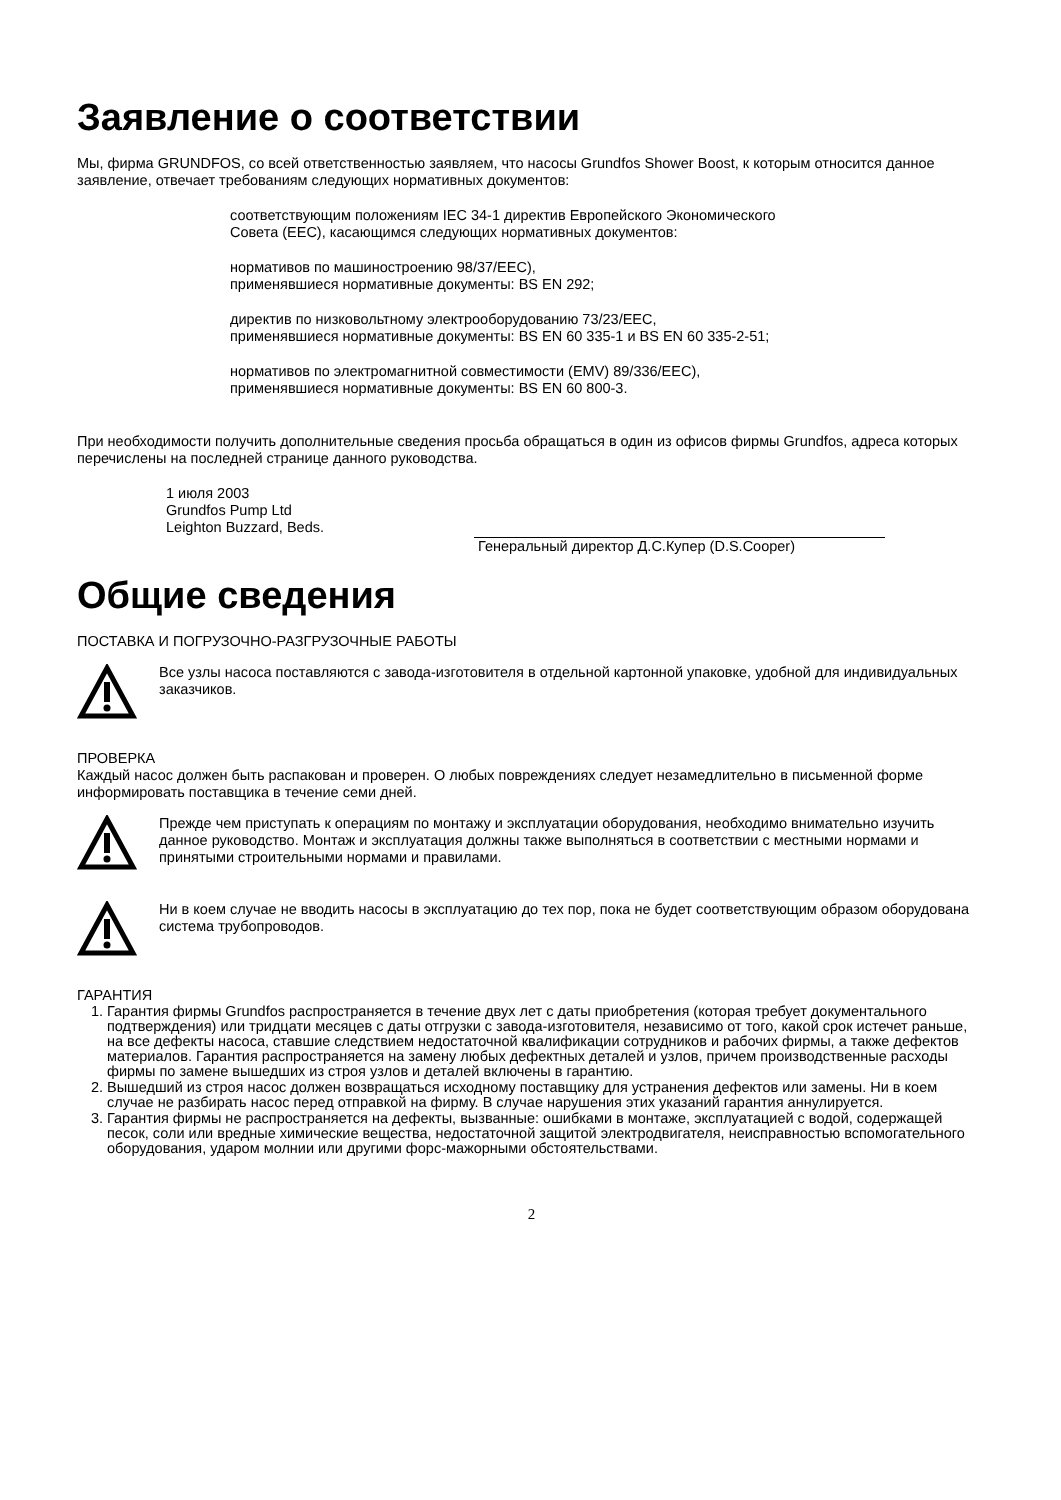Заявление о соответствии
Мы, фирма GRUNDFOS, со всей ответственностью заявляем, что насосы Grundfos Shower Boost, к которым относится данное заявление, отвечает требованиям следующих нормативных документов:
соответствующим положениям IEC 34-1 директив Европейского Экономического Совета (EEC), касающимся следующих нормативных документов:
нормативов по машиностроению 98/37/EEC),
применявшиеся нормативные документы: BS EN 292;
директив по низковольтному электрооборудованию 73/23/EEC,
применявшиеся нормативные документы: BS EN 60 335-1 и BS EN 60 335-2-51;
нормативов по электромагнитной совместимости (EMV) 89/336/EEC),
применявшиеся нормативные документы: BS EN 60 800-3.
При необходимости получить дополнительные сведения просьба обращаться в один из офисов фирмы Grundfos, адреса которых перечислены на последней странице данного руководства.
1 июля 2003
Grundfos Pump Ltd
Leighton Buzzard, Beds.
Генеральный директор Д.С.Купер (D.S.Cooper)
Общие сведения
ПОСТАВКА И ПОГРУЗОЧНО-РАЗГРУЗОЧНЫЕ РАБОТЫ
Все узлы насоса поставляются с завода-изготовителя в отдельной картонной упаковке, удобной для индивидуальных заказчиков.
ПРОВЕРКА
Каждый насос должен быть распакован и проверен. О любых повреждениях следует незамедлительно в письменной форме информировать поставщика в течение семи дней.
Прежде чем приступать к операциям по монтажу и эксплуатации оборудования, необходимо внимательно изучить данное руководство. Монтаж и эксплуатация должны также выполняться в соответствии с местными нормами и принятыми строительными нормами и правилами.
Ни в коем случае не вводить насосы в эксплуатацию до тех пор, пока не будет соответствующим образом оборудована система трубопроводов.
ГАРАНТИЯ
1. Гарантия фирмы Grundfos распространяется в течение двух лет с даты приобретения (которая требует документального подтверждения) или тридцати месяцев с даты отгрузки с завода-изготовителя, независимо от того, какой срок истечет раньше, на все дефекты насоса, ставшие следствием недостаточной квалификации сотрудников и рабочих фирмы, а также дефектов материалов. Гарантия распространяется на замену любых дефектных деталей и узлов, причем производственные расходы фирмы по замене вышедших из строя узлов и деталей включены в гарантию.
2. Вышедший из строя насос должен возвращаться исходному поставщику для устранения дефектов или замены. Ни в коем случае не разбирать насос перед отправкой на фирму. В случае нарушения этих указаний гарантия аннулируется.
3. Гарантия фирмы не распространяется на дефекты, вызванные: ошибками в монтаже, эксплуатацией с водой, содержащей песок, соли или вредные химические вещества, недостаточной защитой электродвигателя, неисправностью вспомогательного оборудования, ударом молнии или другими форс-мажорными обстоятельствами.
2